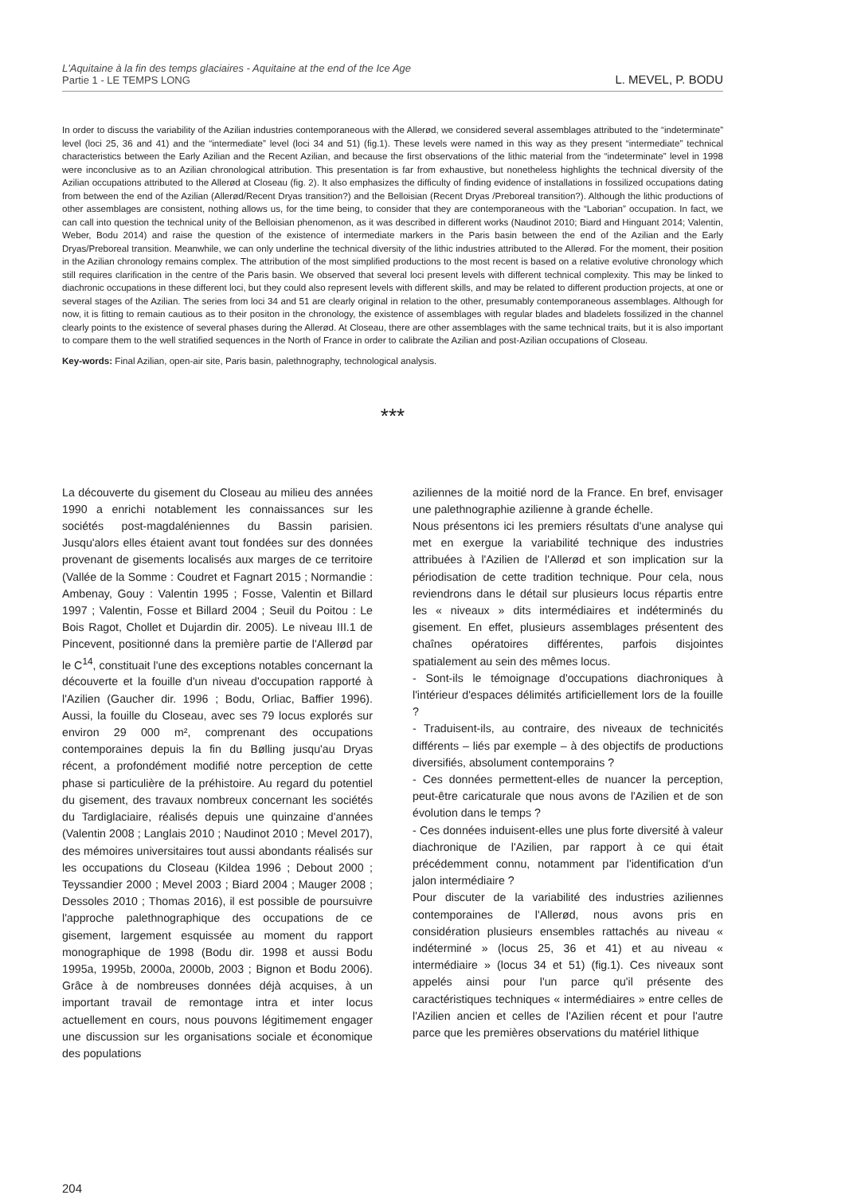L'Aquitaine à la fin des temps glaciaires - Aquitaine at the end of the Ice Age
Partie 1 - LE TEMPS LONG
L. MEVEL, P. BODU
In order to discuss the variability of the Azilian industries contemporaneous with the Allerød, we considered several assemblages attributed to the “indeterminate” level (loci 25, 36 and 41) and the “intermediate” level (loci 34 and 51) (fig.1). These levels were named in this way as they present “intermediate” technical characteristics between the Early Azilian and the Recent Azilian, and because the first observations of the lithic material from the “indeterminate” level in 1998 were inconclusive as to an Azilian chronological attribution. This presentation is far from exhaustive, but nonetheless highlights the technical diversity of the Azilian occupations attributed to the Allerød at Closeau (fig. 2). It also emphasizes the difficulty of finding evidence of installations in fossilized occupations dating from between the end of the Azilian (Allerød/Recent Dryas transition?) and the Belloisian (Recent Dryas /Preboreal transition?). Although the lithic productions of other assemblages are consistent, nothing allows us, for the time being, to consider that they are contemporaneous with the “Laborian” occupation. In fact, we can call into question the technical unity of the Belloisian phenomenon, as it was described in different works (Naudinot 2010; Biard and Hinguant 2014; Valentin, Weber, Bodu 2014) and raise the question of the existence of intermediate markers in the Paris basin between the end of the Azilian and the Early Dryas/Preboreal transition. Meanwhile, we can only underline the technical diversity of the lithic industries attributed to the Allerød. For the moment, their position in the Azilian chronology remains complex. The attribution of the most simplified productions to the most recent is based on a relative evolutive chronology which still requires clarification in the centre of the Paris basin. We observed that several loci present levels with different technical complexity. This may be linked to diachronic occupations in these different loci, but they could also represent levels with different skills, and may be related to different production projects, at one or several stages of the Azilian. The series from loci 34 and 51 are clearly original in relation to the other, presumably contemporaneous assemblages. Although for now, it is fitting to remain cautious as to their positon in the chronology, the existence of assemblages with regular blades and bladelets fossilized in the channel clearly points to the existence of several phases during the Allerød. At Closeau, there are other assemblages with the same technical traits, but it is also important to compare them to the well stratified sequences in the North of France in order to calibrate the Azilian and post-Azilian occupations of Closeau.
Key-words: Final Azilian, open-air site, Paris basin, palethnography, technological analysis.
***
La découverte du gisement du Closeau au milieu des années 1990 a enrichi notablement les connaissances sur les sociétés post-magdaléniennes du Bassin parisien. Jusqu'alors elles étaient avant tout fondées sur des données provenant de gisements localisés aux marges de ce territoire (Vallée de la Somme : Coudret et Fagnart 2015 ; Normandie : Ambenay, Gouy : Valentin 1995 ; Fosse, Valentin et Billard 1997 ; Valentin, Fosse et Billard 2004 ; Seuil du Poitou : Le Bois Ragot, Chollet et Dujardin dir. 2005). Le niveau III.1 de Pincevent, positionné dans la première partie de l'Allerød par le C<sup>14</sup>, constituait l'une des exceptions notables concernant la découverte et la fouille d'un niveau d'occupation rapporté à l'Azilien (Gaucher dir. 1996 ; Bodu, Orliac, Baffier 1996). Aussi, la fouille du Closeau, avec ses 79 locus explorés sur environ 29 000 m², comprenant des occupations contemporaines depuis la fin du Bølling jusqu'au Dryas récent, a profondément modifié notre perception de cette phase si particulière de la préhistoire. Au regard du potentiel du gisement, des travaux nombreux concernant les sociétés du Tardiglaciaire, réalisés depuis une quinzaine d'années (Valentin 2008 ; Langlais 2010 ; Naudinot 2010 ; Mevel 2017), des mémoires universitaires tout aussi abondants réalisés sur les occupations du Closeau (Kildea 1996 ; Debout 2000 ; Teyssandier 2000 ; Mevel 2003 ; Biard 2004 ; Mauger 2008 ; Dessoles 2010 ; Thomas 2016), il est possible de poursuivre l'approche palethnographique des occupations de ce gisement, largement esquissée au moment du rapport monographique de 1998 (Bodu dir. 1998 et aussi Bodu 1995a, 1995b, 2000a, 2000b, 2003 ; Bignon et Bodu 2006). Grâce à de nombreuses données déjà acquises, à un important travail de remontage intra et inter locus actuellement en cours, nous pouvons légitimement engager une discussion sur les organisations sociale et économique des populations
aziliennes de la moitié nord de la France. En bref, envisager une palethnographie azilienne à grande échelle.
Nous présentons ici les premiers résultats d'une analyse qui met en exergue la variabilité technique des industries attribuées à l'Azilien de l'Allerød et son implication sur la périodisation de cette tradition technique. Pour cela, nous reviendrons dans le détail sur plusieurs locus répartis entre les « niveaux » dits intermédiaires et indéterminés du gisement. En effet, plusieurs assemblages présentent des chaînes opératoires différentes, parfois disjointes spatialement au sein des mêmes locus.
- Sont-ils le témoignage d'occupations diachroniques à l'intérieur d'espaces délimités artificiellement lors de la fouille ?
- Traduisent-ils, au contraire, des niveaux de technicités différents – liés par exemple – à des objectifs de productions diversifiés, absolument contemporains ?
- Ces données permettent-elles de nuancer la perception, peut-être caricaturale que nous avons de l'Azilien et de son évolution dans le temps ?
- Ces données induisent-elles une plus forte diversité à valeur diachronique de l'Azilien, par rapport à ce qui était précédemment connu, notamment par l'identification d'un jalon intermédiaire ?
Pour discuter de la variabilité des industries aziliennes contemporaines de l'Allerød, nous avons pris en considération plusieurs ensembles rattachés au niveau « indéterminé » (locus 25, 36 et 41) et au niveau « intermédiaire » (locus 34 et 51) (fig.1). Ces niveaux sont appelés ainsi pour l'un parce qu'il présente des caractéristiques techniques « intermédiaires » entre celles de l'Azilien ancien et celles de l'Azilien récent et pour l'autre parce que les premières observations du matériel lithique
204